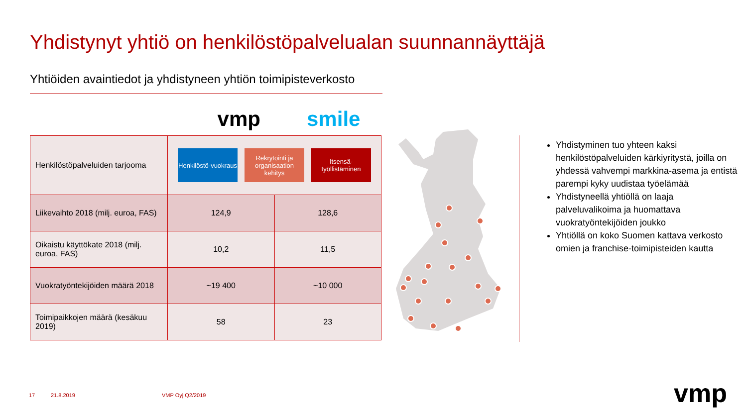Yhdistynyt yhtiö on henkilöstöpalvelualan suunnannäyttäjä
Yhtiöiden avaintiedot ja yhdistyneen yhtiön toimipisteverkosto
vmp smile
| Henkilöstöpalveluiden tarjooma | Henkilöstö-vuokraus Rekrytointi ja organisaation kehitys Itsensä-työllistäminen | |
| Liikevaihto 2018 (milj. euroa, FAS) | 124,9 | 128,6 |
| Oikaistu käyttökate 2018 (milj. euroa, FAS) | 10,2 | 11,5 |
| Vuokratyöntekijöiden määrä 2018 | ~19 400 | ~10 000 |
| Toimipaikkojen määrä (kesäkuu 2019) | 58 | 23 |
Yhdistyminen tuo yhteen kaksi henkilöstöpalveluiden kärkiyritystä, joilla on yhdessä vahvempi markkina-asema ja entistä parempi kyky uudistaa työelämää
Yhdistyneellä yhtiöllä on laaja palveluvalikoima ja huomattava vuokratyöntekijöiden joukko
Yhtiöllä on koko Suomen kattava verkosto omien ja franchise-toimipisteiden kautta
17 21.8.2019 VMP Oyj Q2/2019 vmp